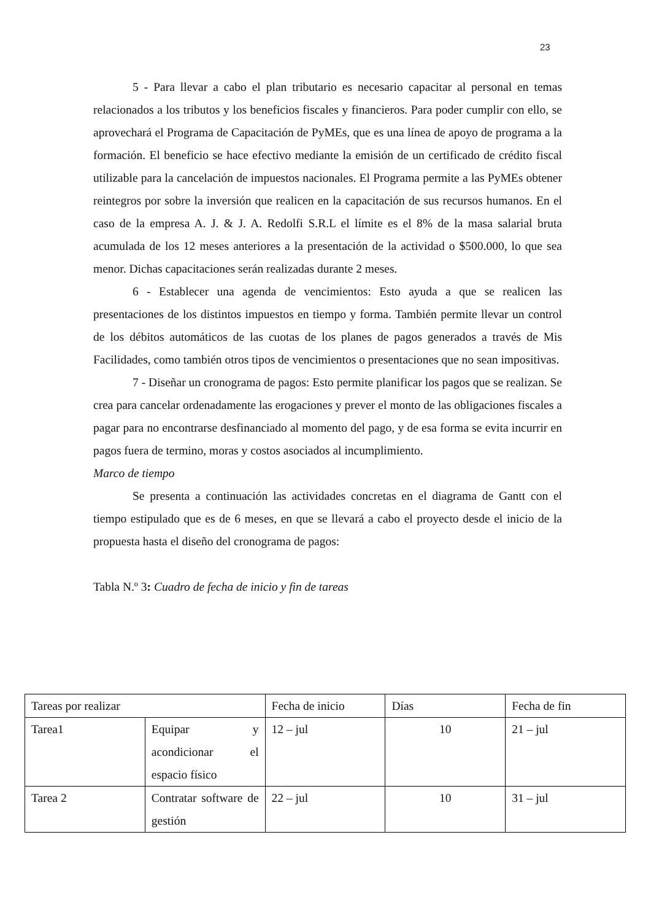23
5 - Para llevar a cabo el plan tributario es necesario capacitar al personal en temas relacionados a los tributos y los beneficios fiscales y financieros. Para poder cumplir con ello, se aprovechará el Programa de Capacitación de PyMEs, que es una línea de apoyo de programa a la formación. El beneficio se hace efectivo mediante la emisión de un certificado de crédito fiscal utilizable para la cancelación de impuestos nacionales. El Programa permite a las PyMEs obtener reintegros por sobre la inversión que realicen en la capacitación de sus recursos humanos. En el caso de la empresa A. J. & J. A. Redolfi S.R.L el límite es el 8% de la masa salarial bruta acumulada de los 12 meses anteriores a la presentación de la actividad o $500.000, lo que sea menor. Dichas capacitaciones serán realizadas durante 2 meses.
6 - Establecer una agenda de vencimientos: Esto ayuda a que se realicen las presentaciones de los distintos impuestos en tiempo y forma. También permite llevar un control de los débitos automáticos de las cuotas de los planes de pagos generados a través de Mis Facilidades, como también otros tipos de vencimientos o presentaciones que no sean impositivas.
7 - Diseñar un cronograma de pagos: Esto permite planificar los pagos que se realizan. Se crea para cancelar ordenadamente las erogaciones y prever el monto de las obligaciones fiscales a pagar para no encontrarse desfinanciado al momento del pago, y de esa forma se evita incurrir en pagos fuera de termino, moras y costos asociados al incumplimiento.
Marco de tiempo
Se presenta a continuación las actividades concretas en el diagrama de Gantt con el tiempo estipulado que es de 6 meses, en que se llevará a cabo el proyecto desde el inicio de la propuesta hasta el diseño del cronograma de pagos:
Tabla N.º 3: Cuadro de fecha de inicio y fin de tareas
| Tareas por realizar | | Fecha de inicio | Días | Fecha de fin |
| Tarea1 | Equipar y acondicionar el espacio físico | 12 – jul | 10 | 21 – jul |
| Tarea 2 | Contratar software de gestión | 22 – jul | 10 | 31 – jul |